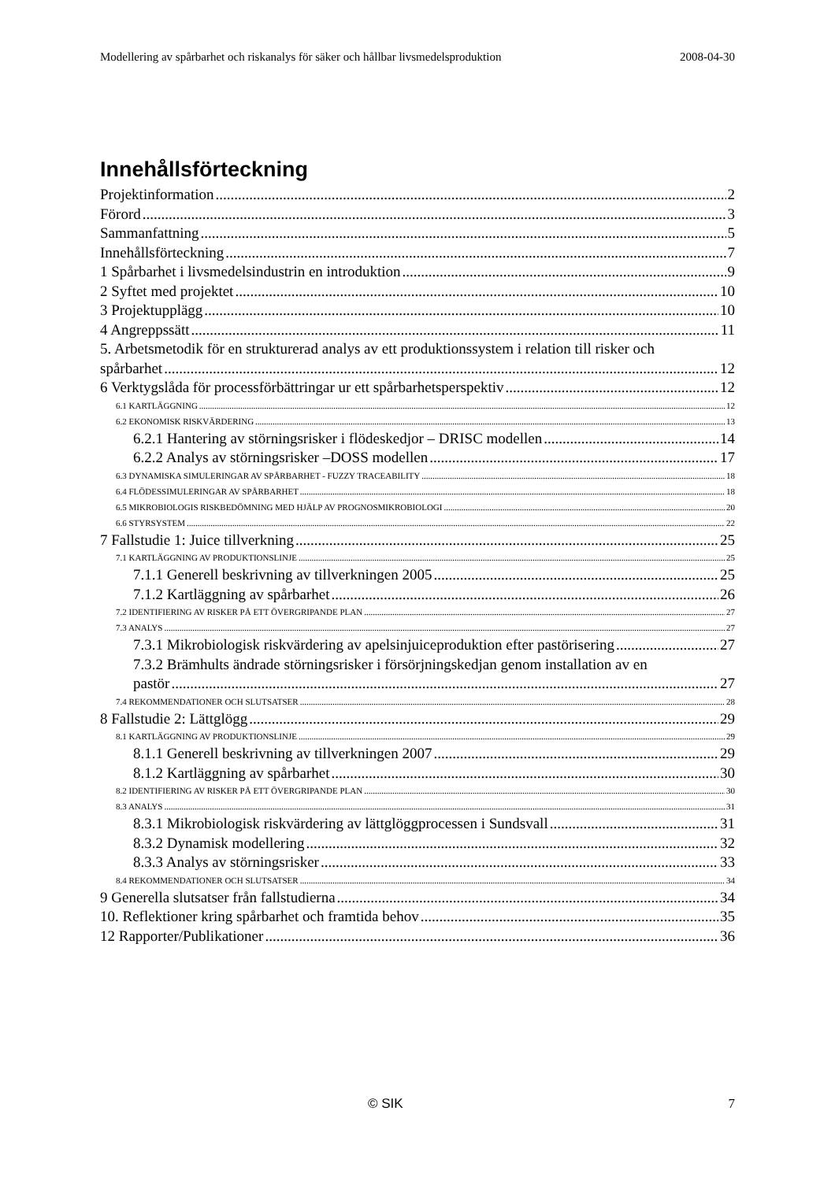Modellering av spårbarhet och riskanalys för säker och hållbar livsmedelsproduktion 2008-04-30
Innehållsförteckning
Projektinformation 2
Förord 3
Sammanfattning 5
Innehållsförteckning 7
1 Spårbarhet i livsmedelsindustrin en introduktion 9
2 Syftet med projektet 10
3 Projektupplägg 10
4 Angreppssätt 11
5. Arbetsmetodik för en strukturerad analys av ett produktionssystem i relation till risker och
spårbarhet 12
6 Verktygslåda för processförbättringar ur ett spårbarhetsperspektiv 12
6.1 KARTLÄGGNING 12
6.2 EKONOMISK RISKVÄRDERING 13
6.2.1 Hantering av störningsrisker i flödeskedjor – DRISC modellen 14
6.2.2 Analys av störningsrisker –DOSS modellen 17
6.3 DYNAMISKA SIMULERINGAR AV SPÅRBARHET - FUZZY TRACEABILITY 18
6.4 FLÖDESSIMULERINGAR AV SPÅRBARHET 18
6.5 MIKROBIOLOGIS RISKBEDÖMNING MED HJÄLP AV PROGNOSMIKROBIOLOGI 20
6.6 STYRSYSTEM 22
7 Fallstudie 1: Juice tillverkning 25
7.1 KARTLÄGGNING AV PRODUKTIONSLINJE 25
7.1.1 Generell beskrivning av tillverkningen 2005 25
7.1.2 Kartläggning av spårbarhet 26
7.2 IDENTIFIERING AV RISKER PÅ ETT ÖVERGRIPANDE PLAN 27
7.3 ANALYS 27
7.3.1 Mikrobiologisk riskvärdering av apelsinjuiceproduktion efter pastörisering 27
7.3.2 Brämhults ändrade störningsrisker i försörjningskedjan genom installation av en
pastör 27
7.4 REKOMMENDATIONER OCH SLUTSATSER 28
8 Fallstudie 2: Lättglögg 29
8.1 KARTLÄGGNING AV PRODUKTIONSLINJE 29
8.1.1 Generell beskrivning av tillverkningen 2007 29
8.1.2 Kartläggning av spårbarhet 30
8.2 IDENTIFIERING AV RISKER PÅ ETT ÖVERGRIPANDE PLAN 30
8.3 ANALYS 31
8.3.1 Mikrobiologisk riskvärdering av lättglöggprocessen i Sundsvall 31
8.3.2 Dynamisk modellering 32
8.3.3 Analys av störningsrisker 33
8.4 REKOMMENDATIONER OCH SLUTSATSER 34
9 Generella slutsatser från fallstudierna 34
10. Reflektioner kring spårbarhet och framtida behov 35
12 Rapporter/Publikationer 36
© SIK 7